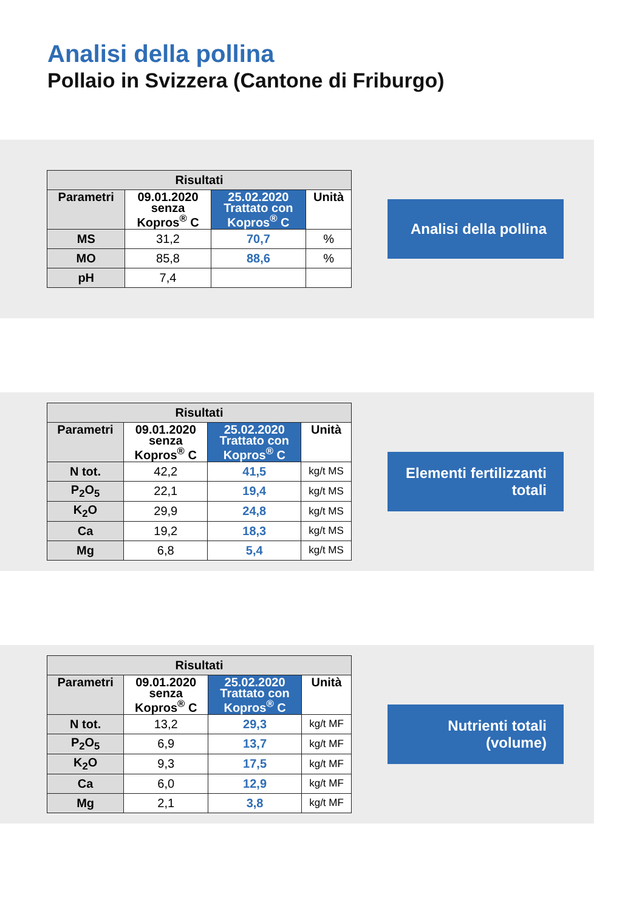Analisi della pollina
Pollaio in Svizzera (Cantone di Friburgo)
| Risultati | | | |
| --- | --- | --- | --- |
| Parametri | 09.01.2020 senza Kopros<sup>®</sup> C | 25.02.2020 Trattato con Kopros<sup>®</sup> C | Unità |
| MS | 31,2 | 70,7 | % |
| MO | 85,8 | 88,6 | % |
| pH | 7,4 | | |
Analisi della pollina
| Risultati | | | |
| --- | --- | --- | --- |
| Parametri | 09.01.2020 senza Kopros<sup>®</sup> C | 25.02.2020 Trattato con Kopros<sup>®</sup> C | Unità |
| N tot. | 42,2 | 41,5 | kg/t MS |
| P<sub>2</sub>O<sub>5</sub> | 22,1 | 19,4 | kg/t MS |
| K<sub>2</sub>O | 29,9 | 24,8 | kg/t MS |
| Ca | 19,2 | 18,3 | kg/t MS |
| Mg | 6,8 | 5,4 | kg/t MS |
Elementi fertilizzanti
totali
| Risultati | | | |
| --- | --- | --- | --- |
| Parametri | 09.01.2020 senza Kopros<sup>®</sup> C | 25.02.2020 Trattato con Kopros<sup>®</sup> C | Unità |
| N tot. | 13,2 | 29,3 | kg/t MF |
| P<sub>2</sub>O<sub>5</sub> | 6,9 | 13,7 | kg/t MF |
| K<sub>2</sub>O | 9,3 | 17,5 | kg/t MF |
| Ca | 6,0 | 12,9 | kg/t MF |
| Mg | 2,1 | 3,8 | kg/t MF |
Nutrienti totali
(volume)